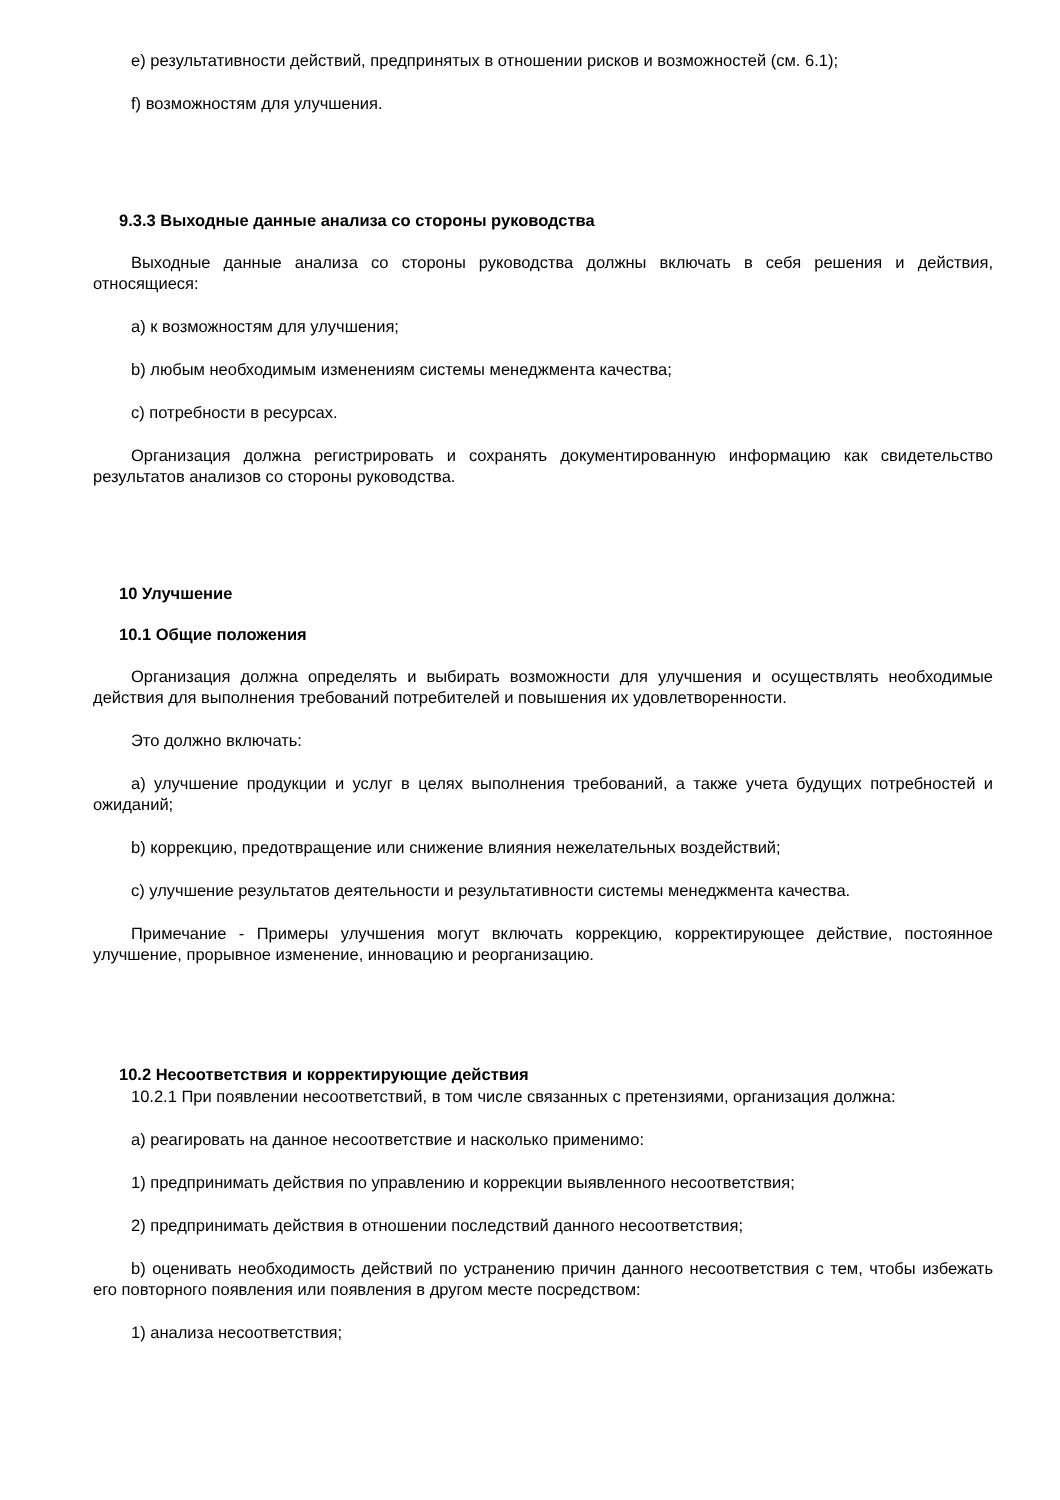e) результативности действий, предпринятых в отношении рисков и возможностей (см. 6.1);
f) возможностям для улучшения.
9.3.3 Выходные данные анализа со стороны руководства
Выходные данные анализа со стороны руководства должны включать в себя решения и действия, относящиеся:
a) к возможностям для улучшения;
b) любым необходимым изменениям системы менеджмента качества;
c) потребности в ресурсах.
Организация должна регистрировать и сохранять документированную информацию как свидетельство результатов анализов со стороны руководства.
10 Улучшение
10.1 Общие положения
Организация должна определять и выбирать возможности для улучшения и осуществлять необходимые действия для выполнения требований потребителей и повышения их удовлетворенности.
Это должно включать:
a) улучшение продукции и услуг в целях выполнения требований, а также учета будущих потребностей и ожиданий;
b) коррекцию, предотвращение или снижение влияния нежелательных воздействий;
c) улучшение результатов деятельности и результативности системы менеджмента качества.
Примечание - Примеры улучшения могут включать коррекцию, корректирующее действие, постоянное улучшение, прорывное изменение, инновацию и реорганизацию.
10.2 Несоответствия и корректирующие действия
10.2.1 При появлении несоответствий, в том числе связанных с претензиями, организация должна:
a) реагировать на данное несоответствие и насколько применимо:
1) предпринимать действия по управлению и коррекции выявленного несоответствия;
2) предпринимать действия в отношении последствий данного несоответствия;
b) оценивать необходимость действий по устранению причин данного несоответствия с тем, чтобы избежать его повторного появления или появления в другом месте посредством:
1) анализа несоответствия;